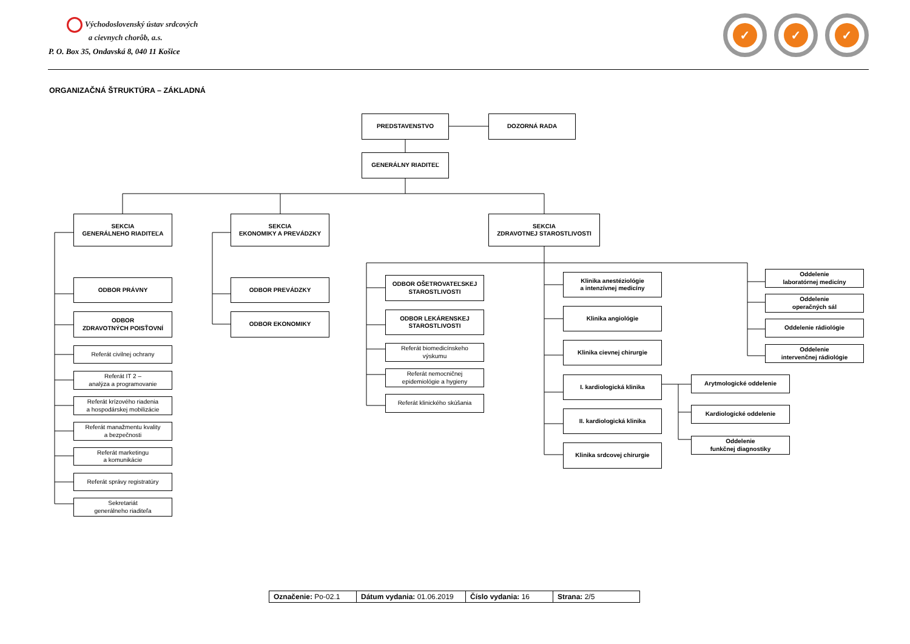Východoslovenský ústav srdcových
a cievnych chorôb, a.s.
P. O. Box 35, Ondavská 8, 040 11 Košice
✓ ✓ ✓
ORGANIZAČNÁ ŠTRUKTÚRA – ZÁKLADNÁ
PREDSTAVENSTVO DOZORNÁ RADA
GENERÁLNY RIADITEĽ
SEKCIA
GENERÁLNEHO RIADITEĽA
SEKCIA
EKONOMIKY A PREVÁDZKY
SEKCIA
ZDRAVOTNEJ STAROSTLIVOSTI
ODBOR PRÁVNY
ODBOR
ZDRAVOTNÝCH POISŤOVNÍ
Referát civilnej ochrany
Referát IT 2 –
analýza a programovanie
Referát krízového riadenia
a hospodárskej mobilizácie
Referát manažmentu kvality
a bezpečnosti
Referát marketingu
a komunikácie
Referát správy registratúry
Sekretariát
generálneho riaditeľa
ODBOR PREVÁDZKY
ODBOR EKONOMIKY
ODBOR OŠETROVATEĽSKEJ
STAROSTLIVOSTI
ODBOR LEKÁRENSKEJ
STAROSTLIVOSTI
Referát biomedicínskeho
výskumu
Referát nemocničnej
epidemiológie a hygieny
Referát klinického skúšania
Klinika anestéziológie
a intenzívnej medicíny
Klinika angiológie
Klinika cievnej chirurgie
I. kardiologická klinika
II. kardiologická klinika
Klinika srdcovej chirurgie
Oddelenie
laboratórnej medicíny
Oddelenie
operačných sál
Oddelenie rádiológie
Oddelenie
intervenčnej rádiológie
Arytmologické oddelenie
Kardiologické oddelenie
Oddelenie
funkčnej diagnostiky
| Označenie: Po-02.1 | Dátum vydania: 01.06.2019 | Číslo vydania: 16 | Strana: 2/5 |